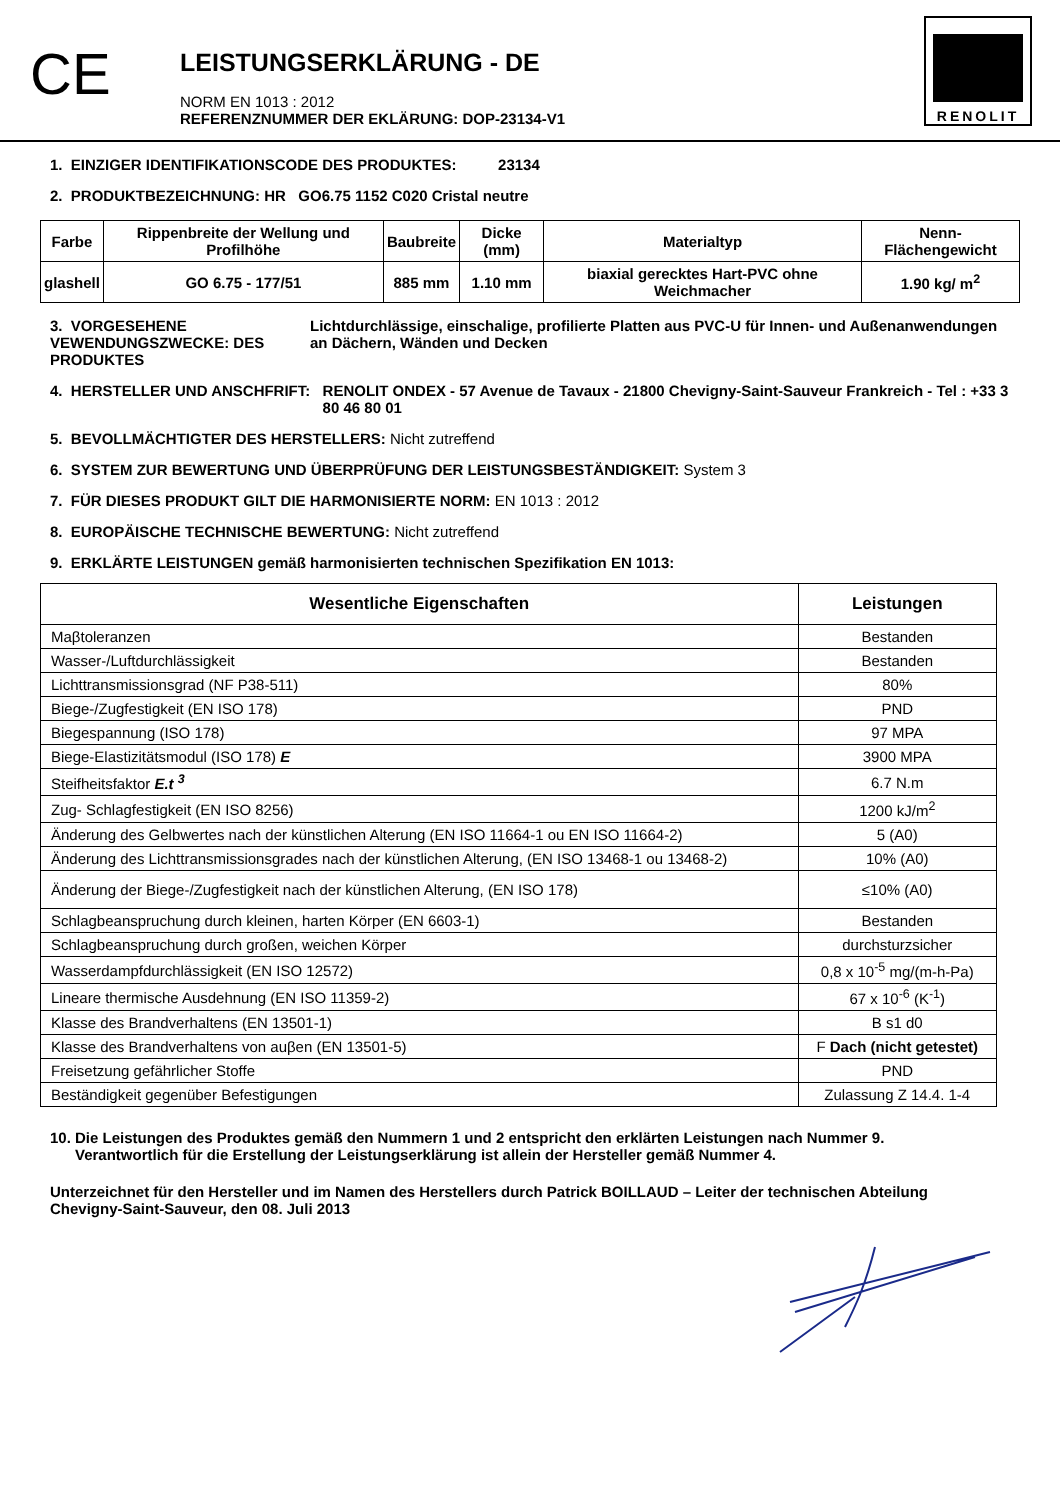CE
LEISTUNGSERKLÄRUNG - DE
NORM EN 1013 : 2012
REFERENZNUMMER DER EKLÄRUNG: DOP-23134-V1
RENOLIT
1. EINZIGER IDENTIFIKATIONSCODE DES PRODUKTES: 23134
2. PRODUKTBEZEICHNUNG: HR GO6.75 1152 C020 Cristal neutre
| Farbe | Rippenbreite der Wellung und Profilhöhe | Baubreite | Dicke (mm) | Materialtyp | Nenn-Flächengewicht |
| --- | --- | --- | --- | --- | --- |
| glashell | GO 6.75 - 177/51 | 885 mm | 1.10 mm | biaxial gerecktes Hart-PVC ohne Weichmacher | 1.90 kg/ m<sup>2</sup> |
3. VORGESEHENE VEWENDUNGSZWECKE: DES PRODUKTES
Lichtdurchlässige, einschalige, profilierte Platten aus PVC-U für Innen- und Außenanwendungen an Dächern, Wänden und Decken
4. HERSTELLER UND ANSCHFRIFT: RENOLIT ONDEX - 57 Avenue de Tavaux - 21800 Chevigny-Saint-Sauveur Frankreich - Tel : +33 3 80 46 80 01
5. BEVOLLMÄCHTIGTER DES HERSTELLERS: Nicht zutreffend
6. SYSTEM ZUR BEWERTUNG UND ÜBERPRÜFUNG DER LEISTUNGSBESTÄNDIGKEIT: System 3
7. FÜR DIESES PRODUKT GILT DIE HARMONISIERTE NORM: EN 1013 : 2012
8. EUROPÄISCHE TECHNISCHE BEWERTUNG: Nicht zutreffend
9. ERKLÄRTE LEISTUNGEN gemäß harmonisierten technischen Spezifikation EN 1013:
| Wesentliche Eigenschaften | Leistungen |
| --- | --- |
| Maβtoleranzen | Bestanden |
| Wasser-/Luftdurchlässigkeit | Bestanden |
| Lichttransmissionsgrad (NF P38-511) | 80% |
| Biege-/Zugfestigkeit (EN ISO 178) | PND |
| Biegespannung (ISO 178) | 97 MPA |
| Biege-Elastizitätsmodul (ISO 178) E | 3900 MPA |
| Steifheitsfaktor E.t <sup>3</sup> | 6.7 N.m |
| Zug- Schlagfestigkeit (EN ISO 8256) | 1200 kJ/m<sup>2</sup> |
| Änderung des Gelbwertes nach der künstlichen Alterung (EN ISO 11664-1 ou EN ISO 11664-2) | 5 (A0) |
| Änderung des Lichttransmissionsgrades nach der künstlichen Alterung, (EN ISO 13468-1 ou 13468-2) | 10% (A0) |
| Änderung der Biege-/Zugfestigkeit nach der künstlichen Alterung, (EN ISO 178) | ≤10% (A0) |
| Schlagbeanspruchung durch kleinen, harten Körper (EN 6603-1) | Bestanden |
| Schlagbeanspruchung durch großen, weichen Körper | durchsturzsicher |
| Wasserdampfdurchlässigkeit (EN ISO 12572) | 0,8 x 10<sup>-5</sup> mg/(m-h-Pa) |
| Lineare thermische Ausdehnung (EN ISO 11359-2) | 67 x 10<sup>-6</sup> (K<sup>-1</sup>) |
| Klasse des Brandverhaltens (EN 13501-1) | B s1 d0 |
| Klasse des Brandverhaltens von auβen (EN 13501-5) | F Dach (nicht getestet) |
| Freisetzung gefährlicher Stoffe | PND |
| Beständigkeit gegenüber Befestigungen | Zulassung Z 14.4. 1-4 |
10. Die Leistungen des Produktes gemäß den Nummern 1 und 2 entspricht den erklärten Leistungen nach Nummer 9.
Verantwortlich für die Erstellung der Leistungserklärung ist allein der Hersteller gemäß Nummer 4.
Unterzeichnet für den Hersteller und im Namen des Herstellers durch Patrick BOILLAUD – Leiter der technischen Abteilung
Chevigny-Saint-Sauveur, den 08. Juli 2013